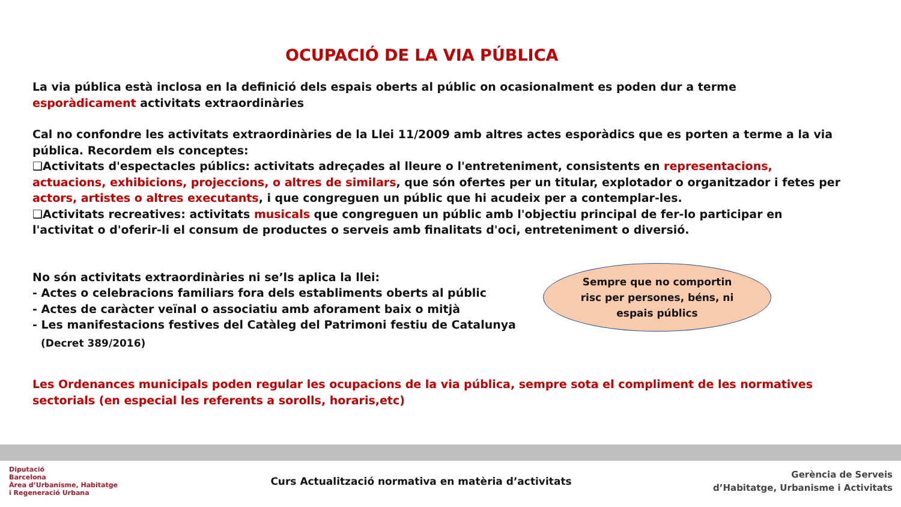OCUPACIÓ DE LA VIA PÚBLICA
La via pública està inclosa en la definició dels espais oberts al públic on ocasionalment es poden dur a terme esporàdicament activitats extraordinàries
Cal no confondre les activitats extraordinàries de la Llei 11/2009 amb altres actes esporàdics que es porten a terme a la via pública. Recordem els conceptes:
❑Activitats d'espectacles públics: activitats adreçades al lleure o l'entreteniment, consistents en representacions, actuacions, exhibicions, projeccions, o altres de similars, que són ofertes per un titular, explotador o organitzador i fetes per actors, artistes o altres executants, i que congreguen un públic que hi acudeix per a contemplar-les.
❑Activitats recreatives: activitats musicals que congreguen un públic amb l'objectiu principal de fer-lo participar en l'activitat o d'oferir-li el consum de productes o serveis amb finalitats d'oci, entreteniment o diversió.
No són activitats extraordinàries ni se’ls aplica la llei:
- Actes o celebracions familiars fora dels establiments oberts al públic
- Actes de caràcter veïnal o associatiu amb aforament baix o mitjà
- Les manifestacions festives del Catàleg del Patrimoni festiu de Catalunya
(Decret 389/2016)
Sempre que no comportin
risc per persones, béns, ni
espais públics
Les Ordenances municipals poden regular les ocupacions de la via pública, sempre sota el compliment de les normatives sectorials (en especial les referents a sorolls, horaris,etc)
Diputació
Barcelona
Àrea d’Urbanisme, Habitatge
i Regeneració Urbana
Curs Actualització normativa en matèria d’activitats
Gerència de Serveis
d’Habitatge, Urbanisme i Activitats